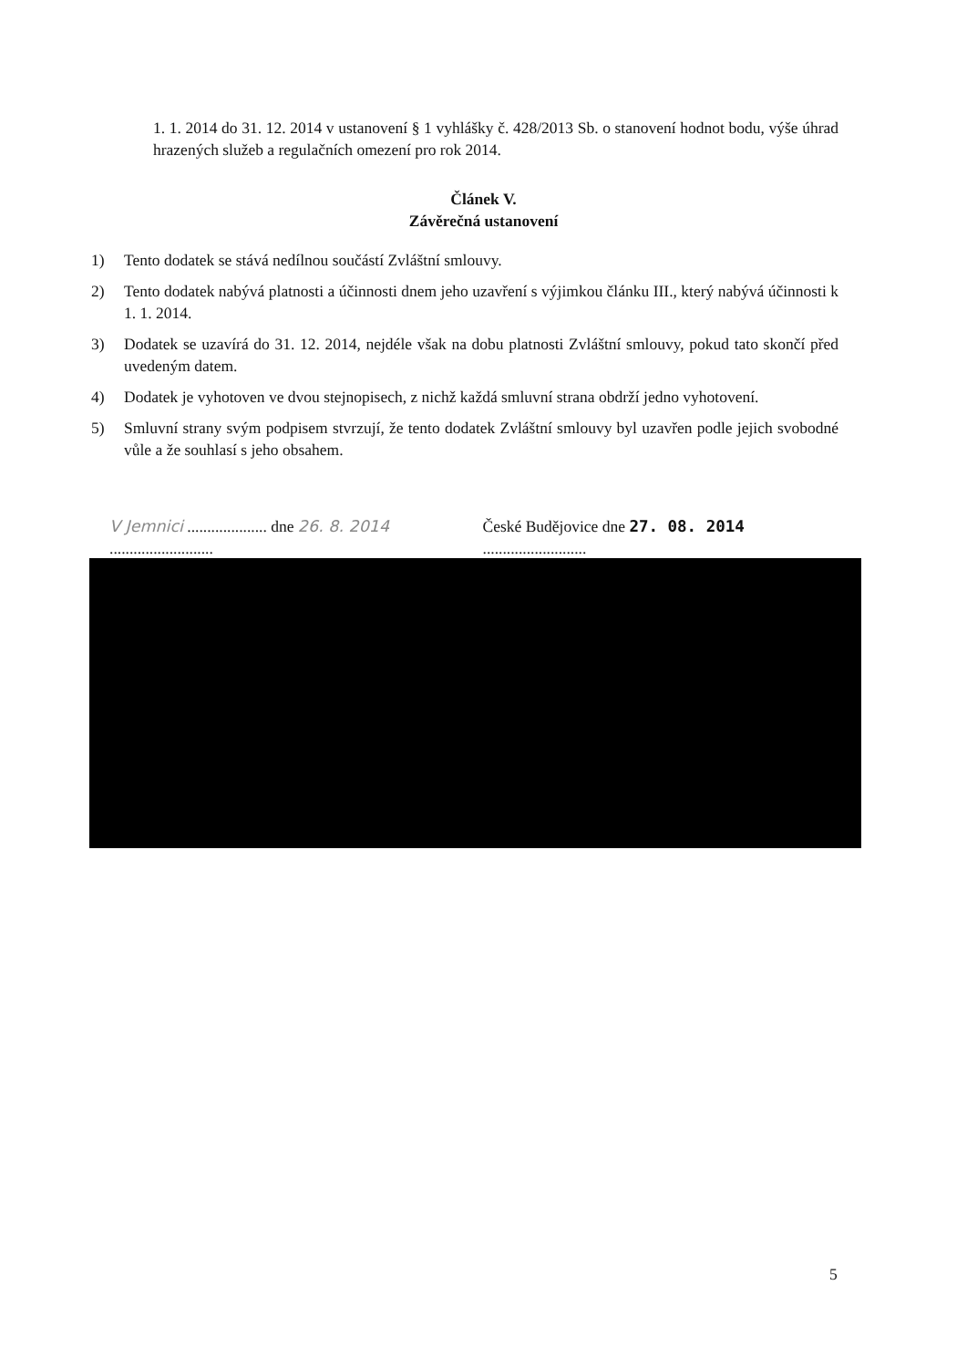1. 1. 2014 do 31. 12. 2014 v ustanovení § 1 vyhlášky č. 428/2013 Sb. o stanovení hodnot bodu, výše úhrad hrazených služeb a regulačních omezení pro rok 2014.
Článek V.
Závěrečná ustanovení
1) Tento dodatek se stává nedílnou součástí Zvláštní smlouvy.
2) Tento dodatek nabývá platnosti a účinnosti dnem jeho uzavření s výjimkou článku III., který nabývá účinnosti k 1. 1. 2014.
3) Dodatek se uzavírá do 31. 12. 2014, nejdéle však na dobu platnosti Zvláštní smlouvy, pokud tato skončí před uvedeným datem.
4) Dodatek je vyhotoven ve dvou stejnopisech, z nichž každá smluvní strana obdrží jedno vyhotovení.
5) Smluvní strany svým podpisem stvrzují, že tento dodatek Zvláštní smlouvy byl uzavřen podle jejich svobodné vůle a že souhlasí s jeho obsahem.
V Jemnici .................... dne 26. 8. 2014 ..........................
České Budějovice dne 27. 08. 2014 ..........................
5